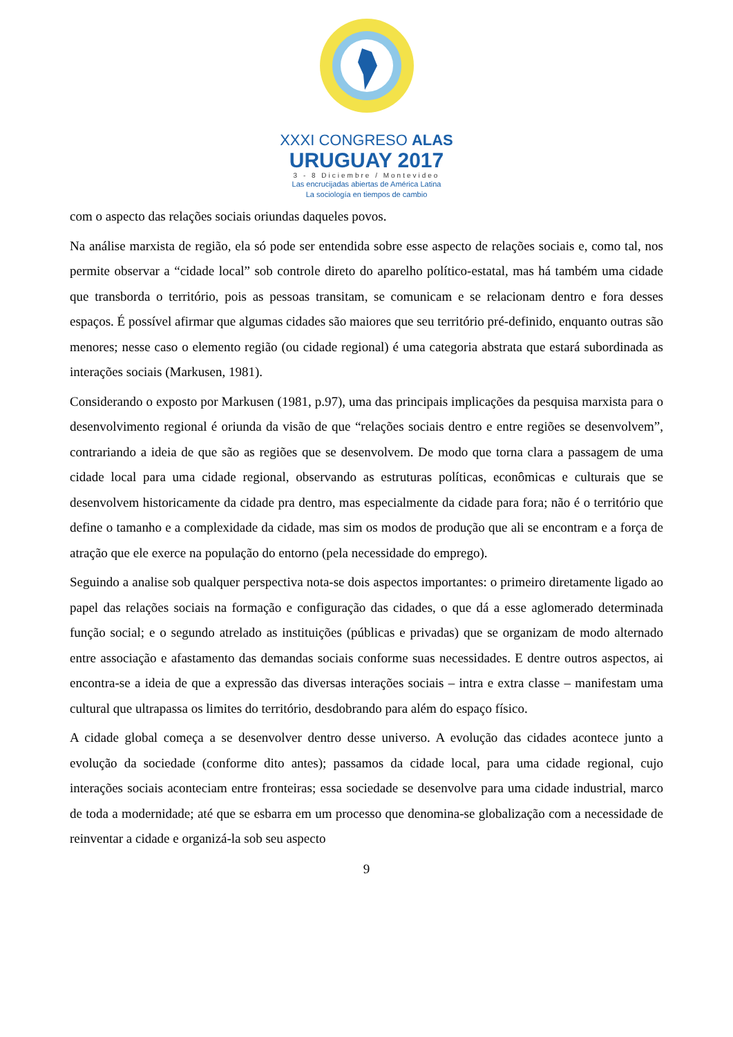XXXI CONGRESO ALAS
URUGUAY 2017
3 - 8 Diciembre / Montevideo
Las encrucijadas abiertas de América Latina
La sociología en tiempos de cambio
com o aspecto das relações sociais oriundas daqueles povos.
Na análise marxista de região, ela só pode ser entendida sobre esse aspecto de relações sociais e, como tal, nos permite observar a “cidade local” sob controle direto do aparelho político-estatal, mas há também uma cidade que transborda o território, pois as pessoas transitam, se comunicam e se relacionam dentro e fora desses espaços. É possível afirmar que algumas cidades são maiores que seu território pré-definido, enquanto outras são menores; nesse caso o elemento região (ou cidade regional) é uma categoria abstrata que estará subordinada as interações sociais (Markusen, 1981).
Considerando o exposto por Markusen (1981, p.97), uma das principais implicações da pesquisa marxista para o desenvolvimento regional é oriunda da visão de que “relações sociais dentro e entre regiões se desenvolvem”, contrariando a ideia de que são as regiões que se desenvolvem. De modo que torna clara a passagem de uma cidade local para uma cidade regional, observando as estruturas políticas, econômicas e culturais que se desenvolvem historicamente da cidade pra dentro, mas especialmente da cidade para fora; não é o território que define o tamanho e a complexidade da cidade, mas sim os modos de produção que ali se encontram e a força de atração que ele exerce na população do entorno (pela necessidade do emprego).
Seguindo a analise sob qualquer perspectiva nota-se dois aspectos importantes: o primeiro diretamente ligado ao papel das relações sociais na formação e configuração das cidades, o que dá a esse aglomerado determinada função social; e o segundo atrelado as instituições (públicas e privadas) que se organizam de modo alternado entre associação e afastamento das demandas sociais conforme suas necessidades. E dentre outros aspectos, ai encontra-se a ideia de que a expressão das diversas interações sociais – intra e extra classe – manifestam uma cultural que ultrapassa os limites do território, desdobrando para além do espaço físico.
A cidade global começa a se desenvolver dentro desse universo. A evolução das cidades acontece junto a evolução da sociedade (conforme dito antes); passamos da cidade local, para uma cidade regional, cujo interações sociais aconteciam entre fronteiras; essa sociedade se desenvolve para uma cidade industrial, marco de toda a modernidade; até que se esbarra em um processo que denomina-se globalização com a necessidade de reinventar a cidade e organizá-la sob seu aspecto
9